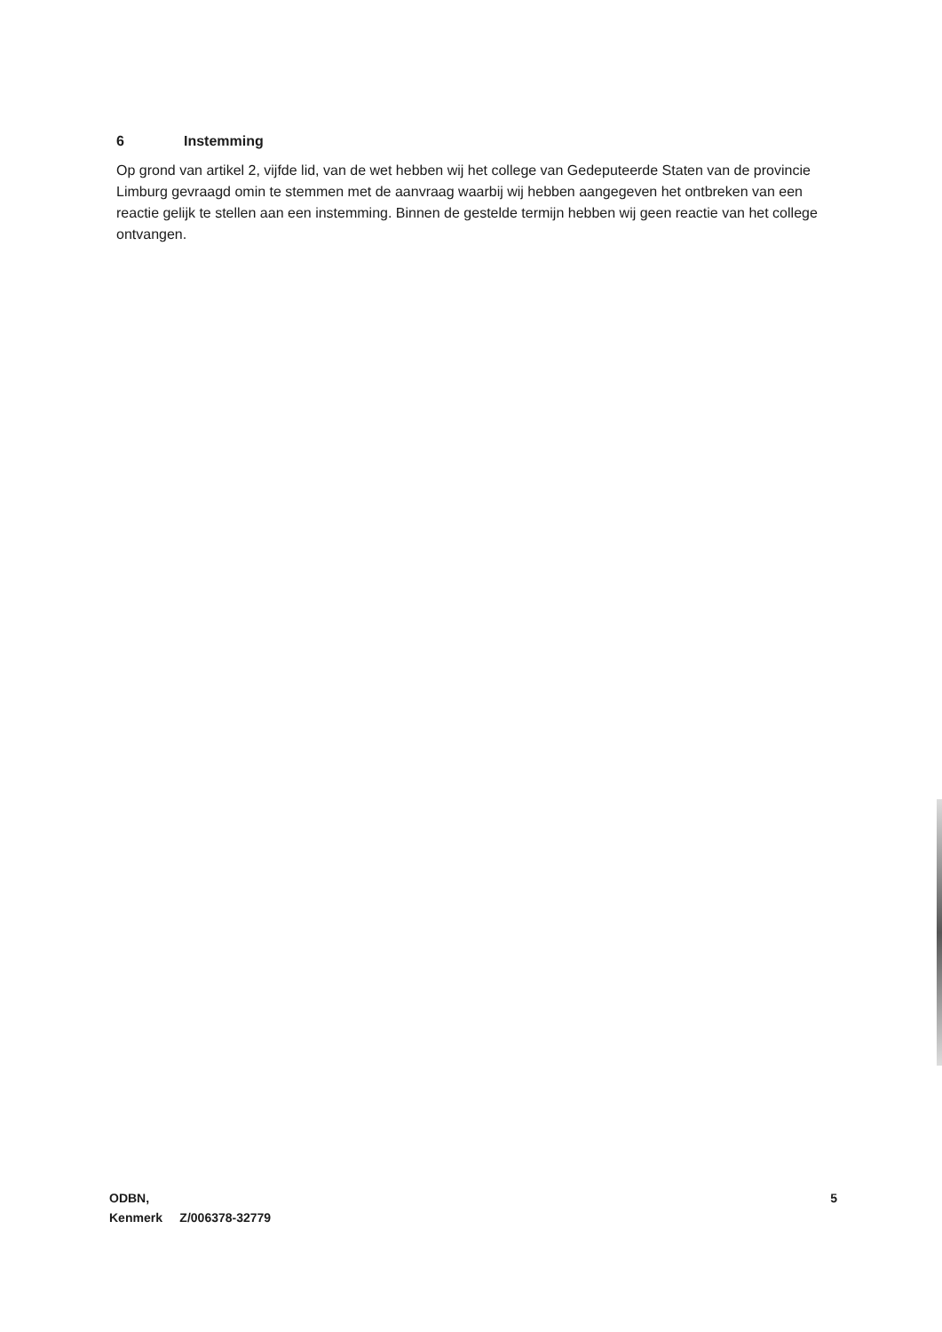6 Instemming
Op grond van artikel 2, vijfde lid, van de wet hebben wij het college van Gedeputeerde Staten van de provincie Limburg gevraagd omin te stemmen met de aanvraag waarbij wij hebben aangegeven het ontbreken van een reactie gelijk te stellen aan een instemming. Binnen de gestelde termijn hebben wij geen reactie van het college ontvangen.
ODBN,
Kenmerk Z/006378-32779
5